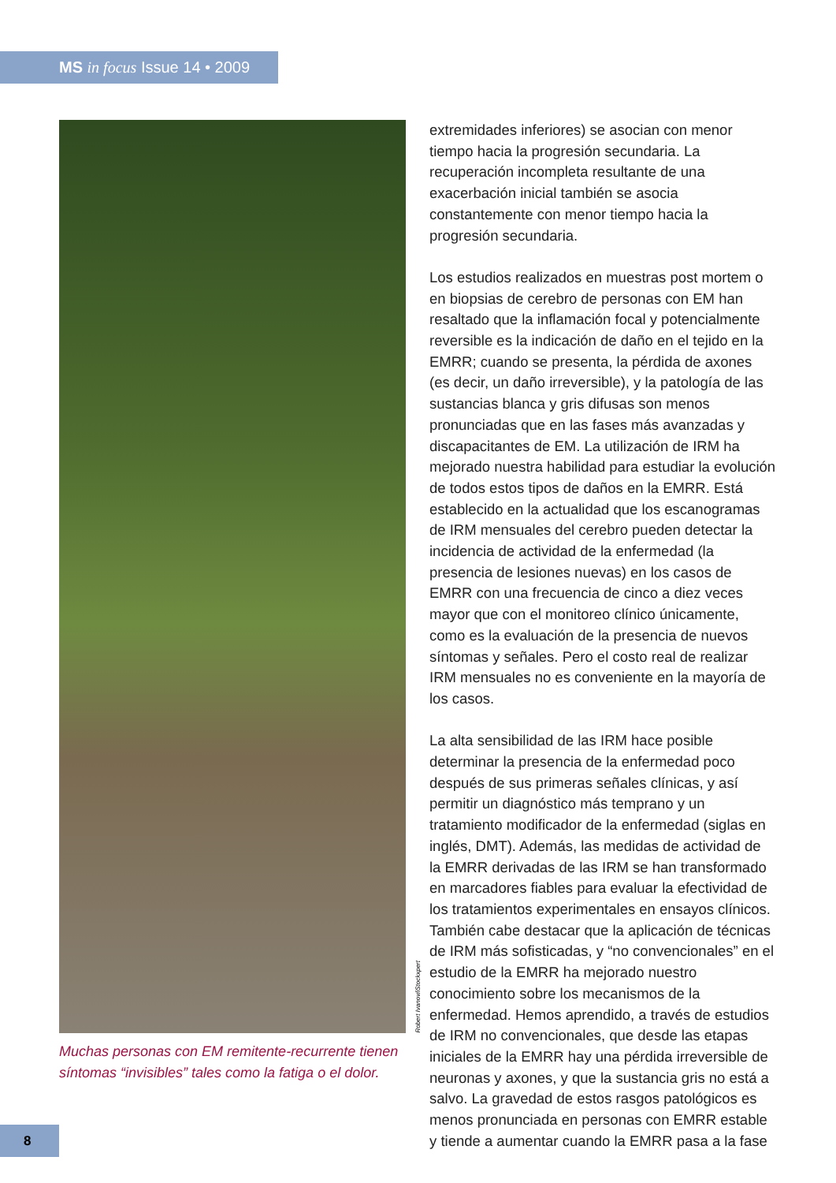MS in focus Issue 14 • 2009
Robert Ivanov/iStockxpert
Muchas personas con EM remitente-recurrente tienen síntomas “invisibles” tales como la fatiga o el dolor.
extremidades inferiores) se asocian con menor tiempo hacia la progresión secundaria. La recuperación incompleta resultante de una exacerbación inicial también se asocia constantemente con menor tiempo hacia la progresión secundaria.
Los estudios realizados en muestras post mortem o en biopsias de cerebro de personas con EM han resaltado que la inflamación focal y potencialmente reversible es la indicación de daño en el tejido en la EMRR; cuando se presenta, la pérdida de axones (es decir, un daño irreversible), y la patología de las sustancias blanca y gris difusas son menos pronunciadas que en las fases más avanzadas y discapacitantes de EM. La utilización de IRM ha mejorado nuestra habilidad para estudiar la evolución de todos estos tipos de daños en la EMRR. Está establecido en la actualidad que los escanogramas de IRM mensuales del cerebro pueden detectar la incidencia de actividad de la enfermedad (la presencia de lesiones nuevas) en los casos de EMRR con una frecuencia de cinco a diez veces mayor que con el monitoreo clínico únicamente, como es la evaluación de la presencia de nuevos síntomas y señales. Pero el costo real de realizar IRM mensuales no es conveniente en la mayoría de los casos.
La alta sensibilidad de las IRM hace posible determinar la presencia de la enfermedad poco después de sus primeras señales clínicas, y así permitir un diagnóstico más temprano y un tratamiento modificador de la enfermedad (siglas en inglés, DMT). Además, las medidas de actividad de la EMRR derivadas de las IRM se han transformado en marcadores fiables para evaluar la efectividad de los tratamientos experimentales en ensayos clínicos. También cabe destacar que la aplicación de técnicas de IRM más sofisticadas, y “no convencionales” en el estudio de la EMRR ha mejorado nuestro conocimiento sobre los mecanismos de la enfermedad. Hemos aprendido, a través de estudios de IRM no convencionales, que desde las etapas iniciales de la EMRR hay una pérdida irreversible de neuronas y axones, y que la sustancia gris no está a salvo. La gravedad de estos rasgos patológicos es menos pronunciada en personas con EMRR estable y tiende a aumentar cuando la EMRR pasa a la fase
8